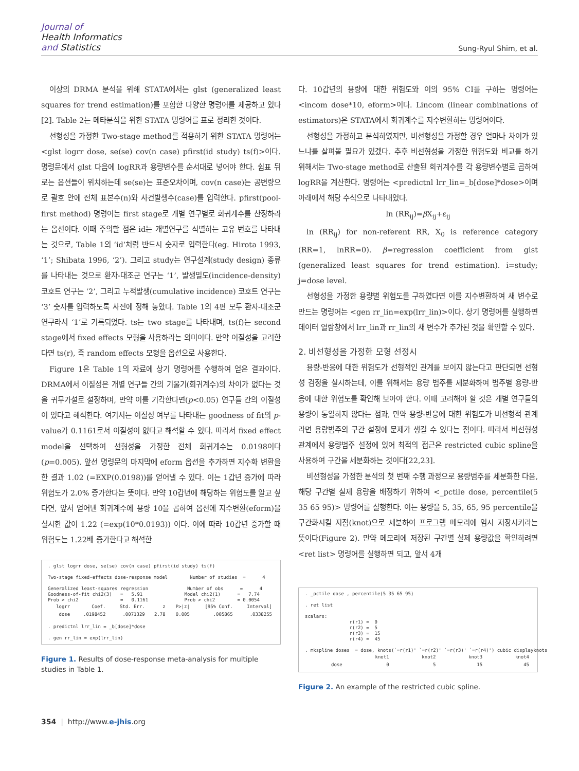Journal of
Health Informatics
and Statistics
Sung-Ryul Shim, et al.
이상의 DRMA 분석을 위해 STATA에서는 glst (generalized least squares for trend estimation)를 포함한 다양한 명령어를 제공하고 있다 [2]. Table 2는 메타분석을 위한 STATA 명령어를 표로 정리한 것이다.
선형성을 가정한 Two-stage method를 적용하기 위한 STATA 명령어는 <glst logrr dose, se(se) cov(n case) pfirst(id study) ts(f)>이다. 명령문에서 glst 다음에 logRR과 용량변수를 순서대로 넣어야 한다. 쉼표 뒤로는 옵션들이 위치하는데 se(se)는 표준오차이며, cov(n case)는 공변량으로 괄호 안에 전체 표본수(n)와 사건발생수(case)를 입력한다. pfirst(pool-first method) 명령어는 first stage로 개별 연구별로 회귀계수를 산정하라는 옵션이다. 이때 주의할 점은 id는 개별연구를 식별하는 고유 번호를 나타내는 것으로, Table 1의 ‘id’처럼 반드시 숫자로 입력한다(eg. Hirota 1993, ‘1’; Shibata 1996, ‘2’). 그리고 study는 연구설계(study design) 종류를 나타내는 것으로 환자-대조군 연구는 ‘1’, 발생밀도(incidence-density) 코호트 연구는 ‘2’, 그리고 누적발생(cumulative incidence) 코호트 연구는 ‘3’ 숫자를 입력하도록 사전에 정해 놓았다. Table 1의 4편 모두 환자-대조군 연구라서 ‘1’로 기록되었다. ts는 two stage를 나타내며, ts(f)는 second stage에서 fixed effects 모형을 사용하라는 의미이다. 만약 이질성을 고려한다면 ts(r), 즉 random effects 모형을 옵션으로 사용한다.
Figure 1은 Table 1의 자료에 상기 명령어를 수행하여 얻은 결과이다. DRMA에서 이질성은 개별 연구들 간의 기울기(회귀계수)의 차이가 없다는 것을 귀무가설로 설정하며, 만약 이를 기각한다면(p<0.05) 연구들 간의 이질성이 있다고 해석한다. 여기서는 이질성 여부를 나타내는 goodness of fit의 p-value가 0.1161로서 이질성이 없다고 해석할 수 있다. 따라서 fixed effect model을 선택하여 선형성을 가정한 전체 회귀계수는 0.0198이다(p=0.005). 앞선 명령문의 마지막에 eform 옵션을 추가하면 지수화 변환을 한 결과 1.02 (=EXP(0.0198))를 얻어낼 수 있다. 이는 1갑년 증가에 따라 위험도가 2.0% 증가한다는 뜻이다. 만약 10갑년에 해당하는 위험도를 알고 싶다면, 앞서 얻어낸 회귀계수에 용량 10을 곱하여 옵션에 지수변환(eform)을 실시한 값이 1.22 (=exp(10*0.0193)) 이다. 이에 따라 10갑년 증가할 때 위험도는 1.22배 증가한다고 해석한
. glst logrr dose, se(se) cov(n case) pfirst(id study) ts(f) Two-stage fixed-effects dose-response model Number of studies = 4 Generalized least-squares regression Number of obs = 4 Goodness-of-fit chi2(3) = 5.91 Model chi2(1) = 7.74 Prob > chi2 = 0.1161 Prob > chi2 = 0.0054
| logrr | Coef. | Std. Err. | z | P>/z/ | [95% Conf. | Interval] |
| --- | --- | --- | --- | --- | --- | --- |
| dose | .0198452 | .0071329 | 2.78 | 0.005 | .005865 | .0338255 |
. predictnl lrr_lin = _b[dose]*dose . gen rr_lin = exp(lrr_lin)
Figure 1. Results of dose-response meta-analysis for multiple studies in Table 1.
다. 10갑년의 용량에 대한 위험도와 이의 95% CI를 구하는 명령어는 <incom dose*10, eform>이다. Lincom (linear combinations of estimators)은 STATA에서 회귀계수를 지수변환하는 명령어이다.
선형성을 가정하고 분석하였지만, 비선형성을 가정할 경우 얼마나 차이가 있느냐를 살펴볼 필요가 있겠다. 추후 비선형성을 가정한 위험도와 비교를 하기 위해서는 Two-stage method로 산출된 회귀계수를 각 용량변수별로 곱하여 logRR을 계산한다. 명령어는 <predictnl lrr_lin=_b[dose]*dose>이며 아래에서 해당 수식으로 나타내었다.
ln (RR<sub>ij</sub>)=β X<sub>ij</sub>+ε<sub>ij</sub>
ln (RR<sub>ij</sub>) for non-referent RR, X<sub>0</sub> is reference category (RR=1, lnRR=0). β=regression coefficient from glst (generalized least squares for trend estimation). i=study; j=dose level.
선형성을 가정한 용량별 위험도를 구하였다면 이를 지수변환하여 새 변수로 만드는 명령어는 <gen rr_lin=exp(lrr_lin)>이다. 상기 명령어를 실행하면 데이터 열람창에서 lrr_lin과 rr_lin의 새 변수가 추가된 것을 확인할 수 있다.
2. 비선형성을 가정한 모형 선정시
용량-반응에 대한 위험도가 선형적인 관계를 보이지 않는다고 판단되면 선형성 검정을 실시하는데, 이를 위해서는 용량 범주를 세분화하여 범주별 용량-반응에 대한 위험도를 확인해 보아야 한다. 이때 고려해야 할 것은 개별 연구들의 용량이 동일하지 않다는 점과, 만약 용량-반응에 대한 위험도가 비선형적 관계라면 용량범주의 구간 설정에 문제가 생길 수 있다는 점이다. 따라서 비선형성 관계에서 용량범주 설정에 있어 최적의 접근은 restricted cubic spline을 사용하여 구간을 세분화하는 것이다[22,23].
비선형성을 가정한 분석의 첫 번째 수행 과정으로 용량범주를 세분화한 다음, 해당 구간별 실제 용량을 배정하기 위하여 <_pctile dose, percentile(5 35 65 95)> 명령어를 실행한다. 이는 용량을 5, 35, 65, 95 percentile을 구간화시킬 지점(knot)으로 세분하여 프로그램 메모리에 임시 저장시키라는 뜻이다(Figure 2). 만약 메모리에 저장된 구간별 실제 용량값을 확인하려면 <ret list> 명령어를 실행하면 되고, 앞서 4개
. _pctile dose , percentile(5 35 65 95) . ret list scalars: r(r1) = 0 r(r2) = 5 r(r3) = 15 r(r4) = 45 . mkspline doses = dose, knots(`=r(r1)' `=r(r2)' `=r(r3)' `=r(r4)') cubic displayknots
| | knot1 | knot2 | knot3 | knot4 |
| --- | --- | --- | --- | --- |
| dose | 0 | 5 | 15 | 45 |
Figure 2. An example of the restricted cubic spline.
354 | http://www.e-jhis.org